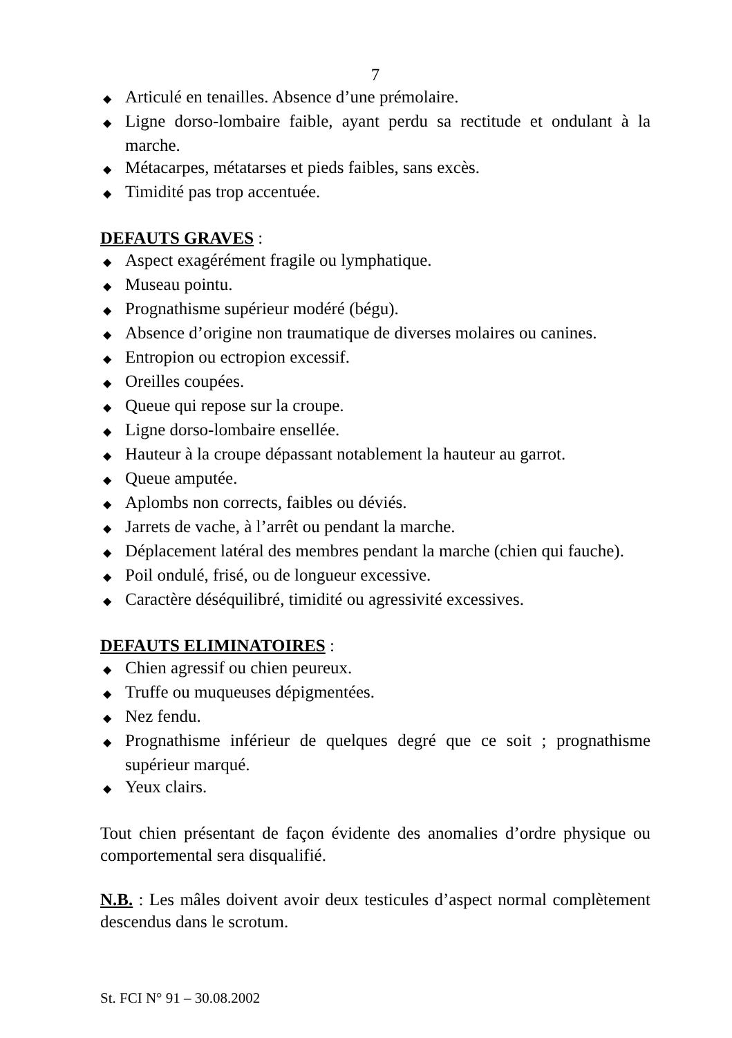7
◆ Articulé en tenailles. Absence d’une prémolaire.
◆ Ligne dorso-lombaire faible, ayant perdu sa rectitude et ondulant à la marche.
◆ Métacarpes, métatarses et pieds faibles, sans excès.
◆ Timidité pas trop accentuée.
DEFAUTS GRAVES :
◆ Aspect exagérément fragile ou lymphatique.
◆ Museau pointu.
◆ Prognathisme supérieur modéré (bégu).
◆ Absence d’origine non traumatique de diverses molaires ou canines.
◆ Entropion ou ectropion excessif.
◆ Oreilles coupées.
◆ Queue qui repose sur la croupe.
◆ Ligne dorso-lombaire ensellée.
◆ Hauteur à la croupe dépassant notablement la hauteur au garrot.
◆ Queue amputée.
◆ Aplombs non corrects, faibles ou déviés.
◆ Jarrets de vache, à l’arrêt ou pendant la marche.
◆ Déplacement latéral des membres pendant la marche (chien qui fauche).
◆ Poil ondulé, frisé, ou de longueur excessive.
◆ Caractère déséquilibré, timidité ou agressivité excessives.
DEFAUTS ELIMINATOIRES :
◆ Chien agressif ou chien peureux.
◆ Truffe ou muqueuses dépigmentées.
◆ Nez fendu.
◆ Prognathisme inférieur de quelques degré que ce soit ; prognathisme supérieur marqué.
◆ Yeux clairs.
Tout chien présentant de façon évidente des anomalies d’ordre physique ou comportemental sera disqualifié.
N.B. : Les mâles doivent avoir deux testicules d’aspect normal complètement descendus dans le scrotum.
St. FCI N° 91 – 30.08.2002